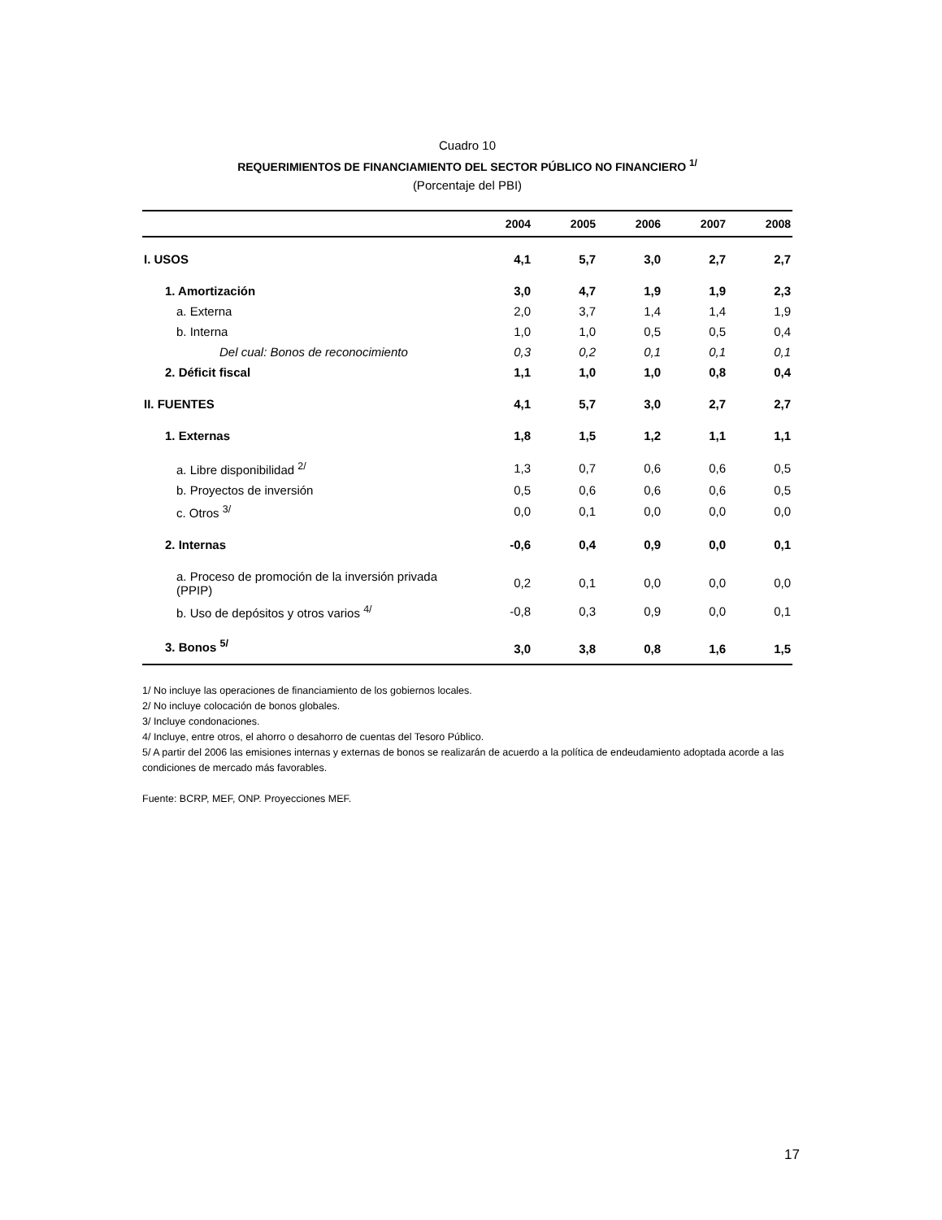Cuadro 10
REQUERIMIENTOS DE FINANCIAMIENTO DEL SECTOR PÚBLICO NO FINANCIERO <sup>1/</sup>
(Porcentaje del PBI)
| | 2004 | 2005 | 2006 | 2007 | 2008 |
| --- | --- | --- | --- | --- | --- |
| I. USOS | 4,1 | 5,7 | 3,0 | 2,7 | 2,7 |
| 1. Amortización | 3,0 | 4,7 | 1,9 | 1,9 | 2,3 |
| a. Externa | 2,0 | 3,7 | 1,4 | 1,4 | 1,9 |
| b. Interna | 1,0 | 1,0 | 0,5 | 0,5 | 0,4 |
| Del cual: Bonos de reconocimiento | 0,3 | 0,2 | 0,1 | 0,1 | 0,1 |
| 2. Déficit fiscal | 1,1 | 1,0 | 1,0 | 0,8 | 0,4 |
| II. FUENTES | 4,1 | 5,7 | 3,0 | 2,7 | 2,7 |
| 1. Externas | 1,8 | 1,5 | 1,2 | 1,1 | 1,1 |
| a. Libre disponibilidad <sup>2/</sup> | 1,3 | 0,7 | 0,6 | 0,6 | 0,5 |
| b. Proyectos de inversión | 0,5 | 0,6 | 0,6 | 0,6 | 0,5 |
| c. Otros <sup>3/</sup> | 0,0 | 0,1 | 0,0 | 0,0 | 0,0 |
| 2. Internas | -0,6 | 0,4 | 0,9 | 0,0 | 0,1 |
| a. Proceso de promoción de la inversión privada (PPIP) | 0,2 | 0,1 | 0,0 | 0,0 | 0,0 |
| b. Uso de depósitos y otros varios <sup>4/</sup> | -0,8 | 0,3 | 0,9 | 0,0 | 0,1 |
| 3. Bonos <sup>5/</sup> | 3,0 | 3,8 | 0,8 | 1,6 | 1,5 |
1/ No incluye las operaciones de financiamiento de los gobiernos locales.
2/ No incluye colocación de bonos globales.
3/ Incluye condonaciones.
4/ Incluye, entre otros, el ahorro o desahorro de cuentas del Tesoro Público.
5/ A partir del 2006 las emisiones internas y externas de bonos se realizarán de acuerdo a la política de endeudamiento adoptada acorde a las condiciones de mercado más favorables.
Fuente: BCRP, MEF, ONP. Proyecciones MEF.
17